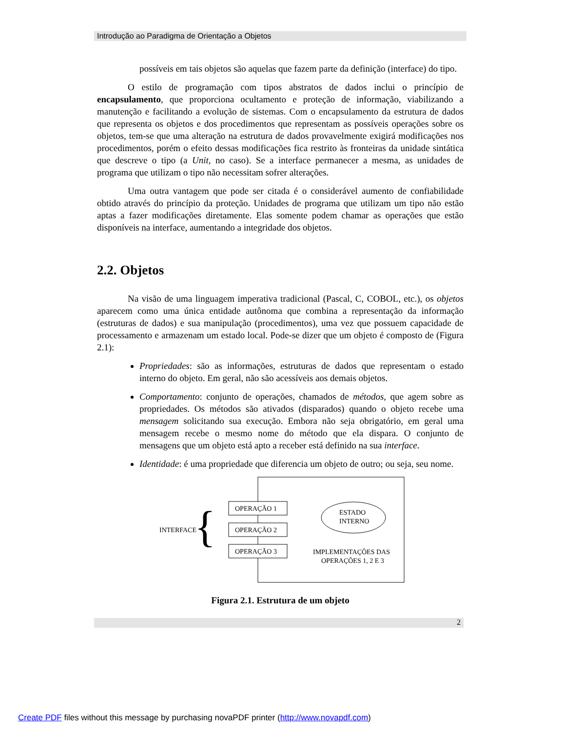Introdução ao Paradigma de Orientação a Objetos
possíveis em tais objetos são aquelas que fazem parte da definição (interface) do tipo.
O estilo de programação com tipos abstratos de dados inclui o princípio de encapsulamento, que proporciona ocultamento e proteção de informação, viabilizando a manutenção e facilitando a evolução de sistemas. Com o encapsulamento da estrutura de dados que representa os objetos e dos procedimentos que representam as possíveis operações sobre os objetos, tem-se que uma alteração na estrutura de dados provavelmente exigirá modificações nos procedimentos, porém o efeito dessas modificações fica restrito às fronteiras da unidade sintática que descreve o tipo (a Unit, no caso). Se a interface permanecer a mesma, as unidades de programa que utilizam o tipo não necessitam sofrer alterações.
Uma outra vantagem que pode ser citada é o considerável aumento de confiabilidade obtido através do princípio da proteção. Unidades de programa que utilizam um tipo não estão aptas a fazer modificações diretamente. Elas somente podem chamar as operações que estão disponíveis na interface, aumentando a integridade dos objetos.
2.2. Objetos
Na visão de uma linguagem imperativa tradicional (Pascal, C, COBOL, etc.), os objetos aparecem como uma única entidade autônoma que combina a representação da informação (estruturas de dados) e sua manipulação (procedimentos), uma vez que possuem capacidade de processamento e armazenam um estado local. Pode-se dizer que um objeto é composto de (Figura 2.1):
Propriedades: são as informações, estruturas de dados que representam o estado interno do objeto. Em geral, não são acessíveis aos demais objetos.
Comportamento: conjunto de operações, chamados de métodos, que agem sobre as propriedades. Os métodos são ativados (disparados) quando o objeto recebe uma mensagem solicitando sua execução. Embora não seja obrigatório, em geral uma mensagem recebe o mesmo nome do método que ela dispara. O conjunto de mensagens que um objeto está apto a receber está definido na sua interface.
Identidade: é uma propriedade que diferencia um objeto de outro; ou seja, seu nome.
OPERAÇÃO 1
OPERAÇÃO 2
OPERAÇÃO 3
ESTADO
INTERNO
IMPLEMENTAÇÕES DAS
OPERAÇÕES 1, 2 E 3
INTERFACE
{
Figura 2.1. Estrutura de um objeto
2
Create PDF files without this message by purchasing novaPDF printer (http://www.novapdf.com)